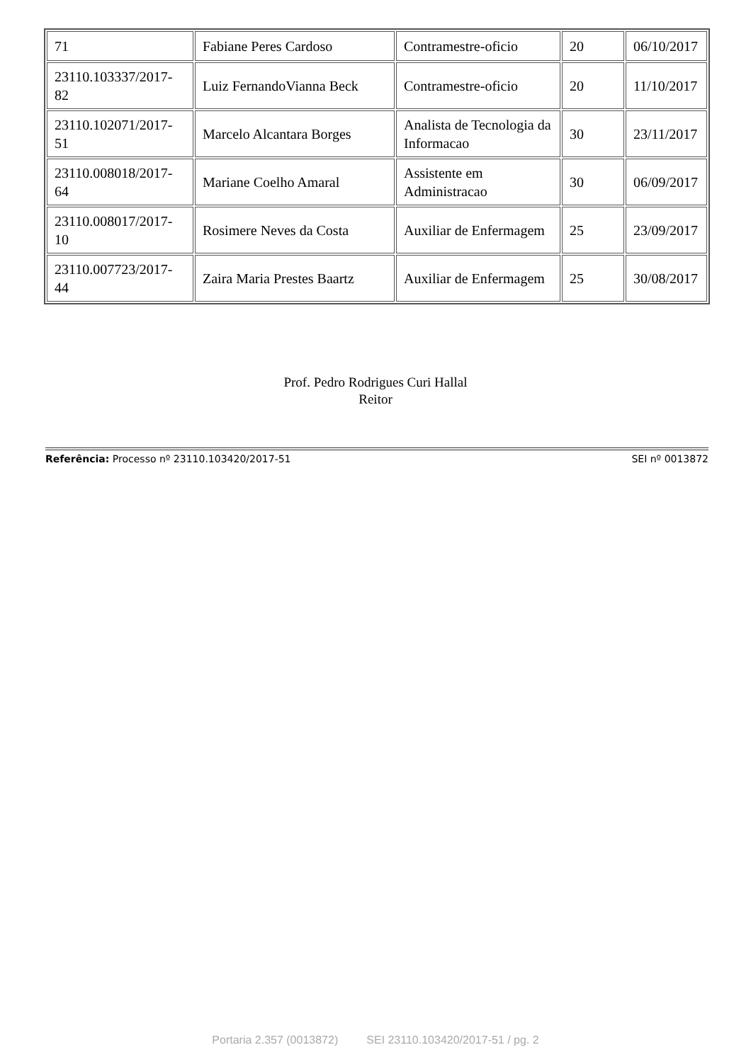| 71 | Fabiane Peres Cardoso | Contramestre-oficio | 20 | 06/10/2017 |
| 23110.103337/2017-82 | Luiz FernandoVianna Beck | Contramestre-oficio | 20 | 11/10/2017 |
| 23110.102071/2017-51 | Marcelo Alcantara Borges | Analista de Tecnologia da Informacao | 30 | 23/11/2017 |
| 23110.008018/2017-64 | Mariane Coelho Amaral | Assistente em Administracao | 30 | 06/09/2017 |
| 23110.008017/2017-10 | Rosimere Neves da Costa | Auxiliar de Enfermagem | 25 | 23/09/2017 |
| 23110.007723/2017-44 | Zaira Maria Prestes Baartz | Auxiliar de Enfermagem | 25 | 30/08/2017 |
Prof. Pedro Rodrigues Curi Hallal
Reitor
Referência: Processo nº 23110.103420/2017-51 SEI nº 0013872
Portaria 2.357 (0013872) SEI 23110.103420/2017-51 / pg. 2